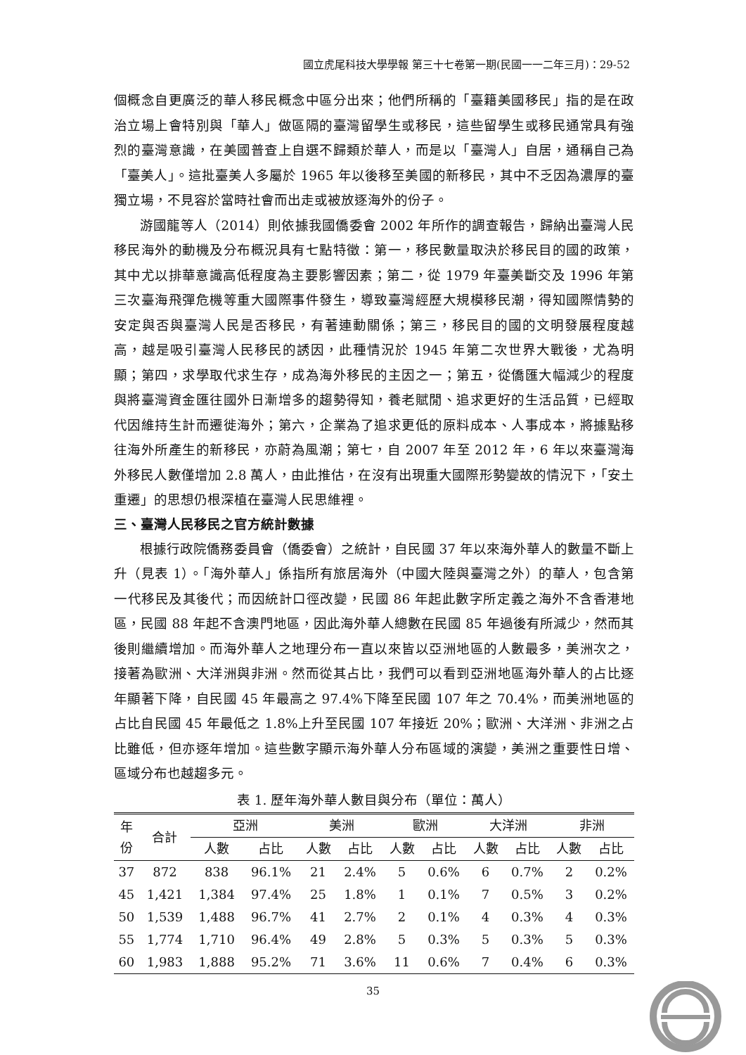國立虎尾科技大學學報 第三十七卷第一期(民國一一二年三月)：29-52
個概念自更廣泛的華人移民概念中區分出來；他們所稱的「臺籍美國移民」指的是在政治立場上會特別與「華人」做區隔的臺灣留學生或移民，這些留學生或移民通常具有強烈的臺灣意識，在美國普查上自選不歸類於華人，而是以「臺灣人」自居，通稱自己為「臺美人」。這批臺美人多屬於 1965 年以後移至美國的新移民，其中不乏因為濃厚的臺獨立場，不見容於當時社會而出走或被放逐海外的份子。
游國龍等人（2014）則依據我國僑委會 2002 年所作的調查報告，歸納出臺灣人民移民海外的動機及分布概況具有七點特徵：第一，移民數量取決於移民目的國的政策，其中尤以排華意識高低程度為主要影響因素；第二，從 1979 年臺美斷交及 1996 年第三次臺海飛彈危機等重大國際事件發生，導致臺灣經歷大規模移民潮，得知國際情勢的安定與否與臺灣人民是否移民，有著連動關係；第三，移民目的國的文明發展程度越高，越是吸引臺灣人民移民的誘因，此種情況於 1945 年第二次世界大戰後，尤為明顯；第四，求學取代求生存，成為海外移民的主因之一；第五，從僑匯大幅減少的程度與將臺灣資金匯往國外日漸增多的趨勢得知，養老賦閒、追求更好的生活品質，已經取代因維持生計而遷徙海外；第六，企業為了追求更低的原料成本、人事成本，將據點移往海外所產生的新移民，亦蔚為風潮；第七，自 2007 年至 2012 年，6 年以來臺灣海外移民人數僅增加 2.8 萬人，由此推估，在沒有出現重大國際形勢變故的情況下，「安土重遷」的思想仍根深植在臺灣人民思維裡。
三、臺灣人民移民之官方統計數據
根據行政院僑務委員會（僑委會）之統計，自民國 37 年以來海外華人的數量不斷上升（見表 1）。「海外華人」係指所有旅居海外（中國大陸與臺灣之外）的華人，包含第一代移民及其後代；而因統計口徑改變，民國 86 年起此數字所定義之海外不含香港地區，民國 88 年起不含澳門地區，因此海外華人總數在民國 85 年過後有所減少，然而其後則繼續增加。而海外華人之地理分布一直以來皆以亞洲地區的人數最多，美洲次之，接著為歐洲、大洋洲與非洲。然而從其占比，我們可以看到亞洲地區海外華人的占比逐年顯著下降，自民國 45 年最高之 97.4%下降至民國 107 年之 70.4%，而美洲地區的占比自民國 45 年最低之 1.8%上升至民國 107 年接近 20%；歐洲、大洋洲、非洲之占比雖低，但亦逐年增加。這些數字顯示海外華人分布區域的演變，美洲之重要性日增、區域分布也越趨多元。
表 1. 歷年海外華人數目與分布（單位：萬人）
| 年 份 | 合計 | 亞洲 | | 美洲 | | 歐洲 | | 大洋洲 | | 非洲 | |
| --- | --- | --- | --- | --- | --- | --- | --- | --- | --- | --- | --- |
| | | 人數 | 占比 | 人數 | 占比 | 人數 | 占比 | 人數 | 占比 | 人數 | 占比 |
| 37 | 872 | 838 | 96.1% | 21 | 2.4% | 5 | 0.6% | 6 | 0.7% | 2 | 0.2% |
| 45 | 1,421 | 1,384 | 97.4% | 25 | 1.8% | 1 | 0.1% | 7 | 0.5% | 3 | 0.2% |
| 50 | 1,539 | 1,488 | 96.7% | 41 | 2.7% | 2 | 0.1% | 4 | 0.3% | 4 | 0.3% |
| 55 | 1,774 | 1,710 | 96.4% | 49 | 2.8% | 5 | 0.3% | 5 | 0.3% | 5 | 0.3% |
| 60 | 1,983 | 1,888 | 95.2% | 71 | 3.6% | 11 | 0.6% | 7 | 0.4% | 6 | 0.3% |
35